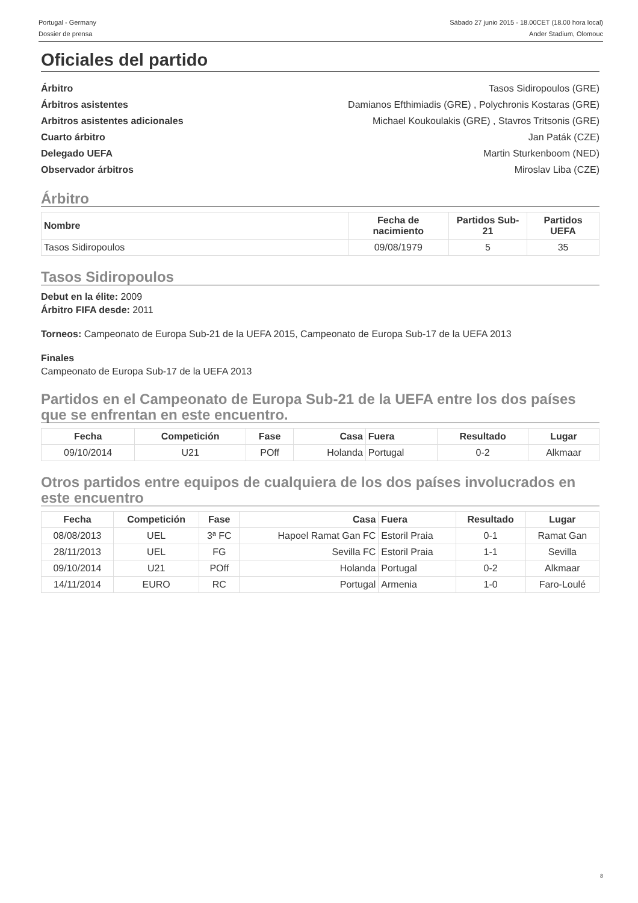Portugal - Germany
Dossier de prensa
Sábado 27 junio 2015 - 18.00CET (18.00 hora local)
Ander Stadium, Olomouc
Oficiales del partido
Árbitro Tasos Sidiropoulos (GRE)
Árbitros asistentes Damianos Efthimiadis (GRE) , Polychronis Kostaras (GRE)
Arbitros asistentes adicionales Michael Koukoulakis (GRE) , Stavros Tritsonis (GRE)
Cuarto árbitro Jan Paták (CZE)
Delegado UEFA Martin Sturkenboom (NED)
Observador árbitros Miroslav Liba (CZE)
Árbitro
| Nombre | Fecha de nacimiento | Partidos Sub-21 | Partidos UEFA |
| --- | --- | --- | --- |
| Tasos Sidiropoulos | 09/08/1979 | 5 | 35 |
Tasos Sidiropoulos
Debut en la élite: 2009
Árbitro FIFA desde: 2011
Torneos: Campeonato de Europa Sub-21 de la UEFA 2015, Campeonato de Europa Sub-17 de la UEFA 2013
Finales
Campeonato de Europa Sub-17 de la UEFA 2013
Partidos en el Campeonato de Europa Sub-21 de la UEFA entre los dos países que se enfrentan en este encuentro.
| Fecha | Competición | Fase | Casa | Fuera | Resultado | Lugar |
| --- | --- | --- | --- | --- | --- | --- |
| 09/10/2014 | U21 | POff | Holanda | Portugal | 0-2 | Alkmaar |
Otros partidos entre equipos de cualquiera de los dos países involucrados en este encuentro
| Fecha | Competición | Fase | Casa | Fuera | Resultado | Lugar |
| --- | --- | --- | --- | --- | --- | --- |
| 08/08/2013 | UEL | 3ª FC | Hapoel Ramat Gan FC | Estoril Praia | 0-1 | Ramat Gan |
| 28/11/2013 | UEL | FG | Sevilla FC | Estoril Praia | 1-1 | Sevilla |
| 09/10/2014 | U21 | POff | Holanda | Portugal | 0-2 | Alkmaar |
| 14/11/2014 | EURO | RC | Portugal | Armenia | 1-0 | Faro-Loulé |
8